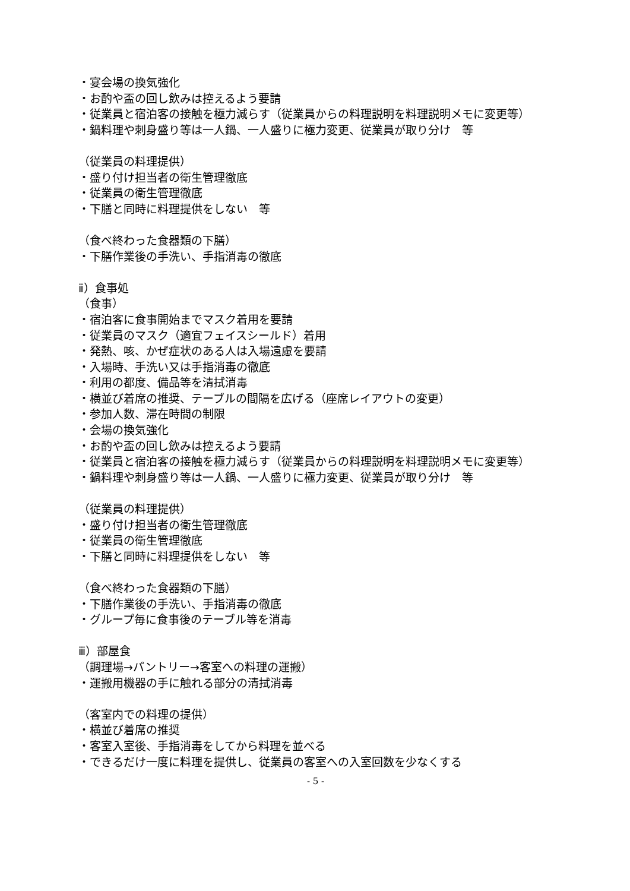・宴会場の換気強化
・お酌や盃の回し飲みは控えるよう要請
・従業員と宿泊客の接触を極力減らす（従業員からの料理説明を料理説明メモに変更等）
・鍋料理や刺身盛り等は一人鍋、一人盛りに極力変更、従業員が取り分け　等
（従業員の料理提供）
・盛り付け担当者の衛生管理徹底
・従業員の衛生管理徹底
・下膳と同時に料理提供をしない　等
（食べ終わった食器類の下膳）
・下膳作業後の手洗い、手指消毒の徹底
ⅱ）食事処
（食事）
・宿泊客に食事開始までマスク着用を要請
・従業員のマスク（適宜フェイスシールド）着用
・発熱、咳、かぜ症状のある人は入場遠慮を要請
・入場時、手洗い又は手指消毒の徹底
・利用の都度、備品等を清拭消毒
・横並び着席の推奨、テーブルの間隔を広げる（座席レイアウトの変更）
・参加人数、滞在時間の制限
・会場の換気強化
・お酌や盃の回し飲みは控えるよう要請
・従業員と宿泊客の接触を極力減らす（従業員からの料理説明を料理説明メモに変更等）
・鍋料理や刺身盛り等は一人鍋、一人盛りに極力変更、従業員が取り分け　等
（従業員の料理提供）
・盛り付け担当者の衛生管理徹底
・従業員の衛生管理徹底
・下膳と同時に料理提供をしない　等
（食べ終わった食器類の下膳）
・下膳作業後の手洗い、手指消毒の徹底
・グループ毎に食事後のテーブル等を消毒
ⅲ）部屋食
（調理場→パントリー→客室への料理の運搬）
・運搬用機器の手に触れる部分の清拭消毒
（客室内での料理の提供）
・横並び着席の推奨
・客室入室後、手指消毒をしてから料理を並べる
・できるだけ一度に料理を提供し、従業員の客室への入室回数を少なくする
- 5 -